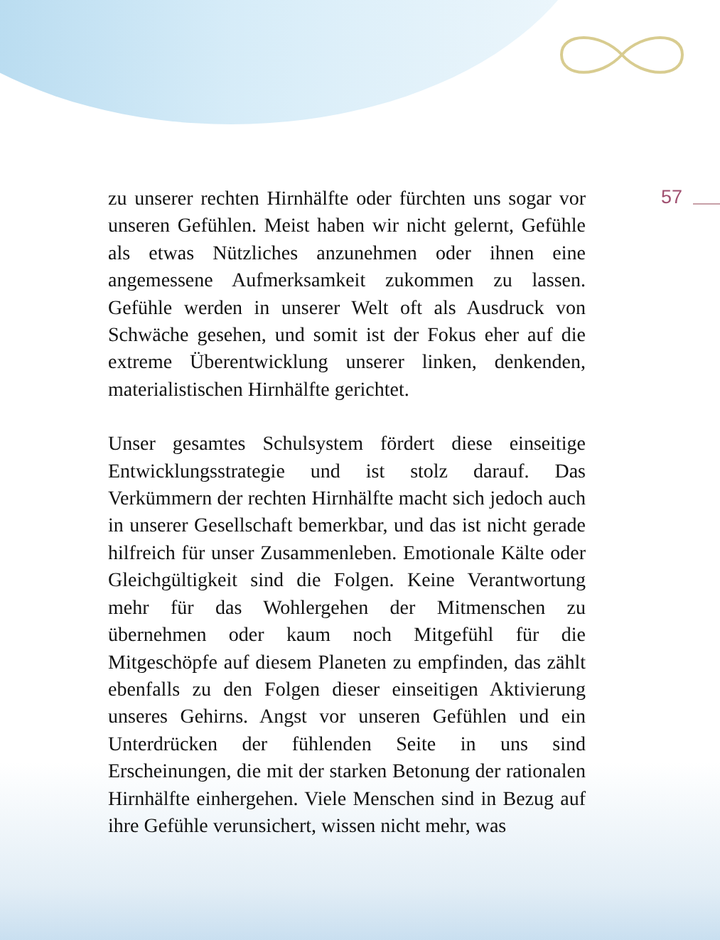57
zu unserer rechten Hirnhälfte oder fürchten uns sogar vor unseren Gefühlen. Meist haben wir nicht gelernt, Gefühle als etwas Nützliches anzunehmen oder ihnen eine angemessene Aufmerksamkeit zukommen zu lassen. Gefühle werden in unserer Welt oft als Ausdruck von Schwäche gesehen, und somit ist der Fokus eher auf die extreme Überentwicklung unserer linken, denkenden, materialistischen Hirnhälfte gerichtet.
Unser gesamtes Schulsystem fördert diese einseitige Entwicklungsstrategie und ist stolz darauf. Das Verkümmern der rechten Hirnhälfte macht sich jedoch auch in unserer Gesellschaft bemerkbar, und das ist nicht gerade hilfreich für unser Zusammenleben. Emotionale Kälte oder Gleichgültigkeit sind die Folgen. Keine Verantwortung mehr für das Wohlergehen der Mitmenschen zu übernehmen oder kaum noch Mitgefühl für die Mitgeschöpfe auf diesem Planeten zu empfinden, das zählt ebenfalls zu den Folgen dieser einseitigen Aktivierung unseres Gehirns. Angst vor unseren Gefühlen und ein Unterdrücken der fühlenden Seite in uns sind Erscheinungen, die mit der starken Betonung der rationalen Hirnhälfte einhergehen. Viele Menschen sind in Bezug auf ihre Gefühle verunsichert, wissen nicht mehr, was